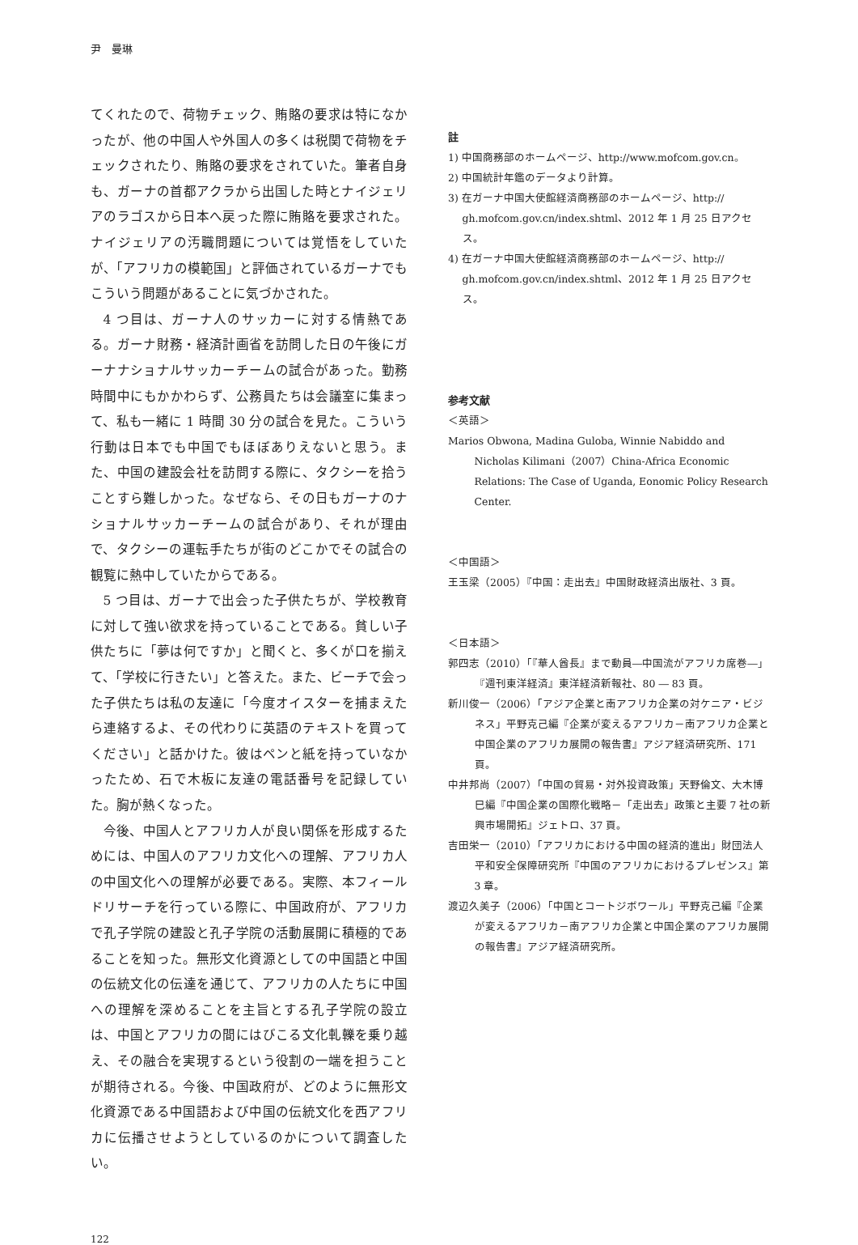尹　曼琳
てくれたので、荷物チェック、賄賂の要求は特になかったが、他の中国人や外国人の多くは税関で荷物をチェックされたり、賄賂の要求をされていた。筆者自身も、ガーナの首都アクラから出国した時とナイジェリアのラゴスから日本へ戻った際に賄賂を要求された。ナイジェリアの汚職問題については覚悟をしていたが、「アフリカの模範国」と評価されているガーナでもこういう問題があることに気づかされた。
4 つ目は、ガーナ人のサッカーに対する情熱である。ガーナ財務・経済計画省を訪問した日の午後にガーナナショナルサッカーチームの試合があった。勤務時間中にもかかわらず、公務員たちは会議室に集まって、私も一緒に 1 時間 30 分の試合を見た。こういう行動は日本でも中国でもほぼありえないと思う。また、中国の建設会社を訪問する際に、タクシーを拾うことすら難しかった。なぜなら、その日もガーナのナショナルサッカーチームの試合があり、それが理由で、タクシーの運転手たちが街のどこかでその試合の観覧に熱中していたからである。
5 つ目は、ガーナで出会った子供たちが、学校教育に対して強い欲求を持っていることである。貧しい子供たちに「夢は何ですか」と聞くと、多くが口を揃えて、「学校に行きたい」と答えた。また、ビーチで会った子供たちは私の友達に「今度オイスターを捕まえたら連絡するよ、その代わりに英語のテキストを買ってください」と話かけた。彼はペンと紙を持っていなかったため、石で木板に友達の電話番号を記録していた。胸が熱くなった。
今後、中国人とアフリカ人が良い関係を形成するためには、中国人のアフリカ文化への理解、アフリカ人の中国文化への理解が必要である。実際、本フィールドリサーチを行っている際に、中国政府が、アフリカで孔子学院の建設と孔子学院の活動展開に積極的であることを知った。無形文化資源としての中国語と中国の伝統文化の伝達を通じて、アフリカの人たちに中国への理解を深めることを主旨とする孔子学院の設立は、中国とアフリカの間にはびこる文化軋轢を乗り越え、その融合を実現するという役割の一端を担うことが期待される。今後、中国政府が、どのように無形文化資源である中国語および中国の伝統文化を西アフリカに伝播させようとしているのかについて調査したい。
註
1) 中国商務部のホームページ、http://www.mofcom.gov.cn。
2) 中国統計年鑑のデータより計算。
3) 在ガーナ中国大使館経済商務部のホームページ、http:// gh.mofcom.gov.cn/index.shtml、2012 年 1 月 25 日アクセス。
4) 在ガーナ中国大使館経済商務部のホームページ、http:// gh.mofcom.gov.cn/index.shtml、2012 年 1 月 25 日アクセス。
参考文献
＜英語＞
Marios Obwona, Madina Guloba, Winnie Nabiddo and Nicholas Kilimani（2007）China-Africa Economic Relations: The Case of Uganda, Eonomic Policy Research Center.
＜中国語＞
王玉梁（2005）『中国：走出去』中国財政経済出版社、3 頁。
＜日本語＞
郭四志（2010）「『華人酋長』まで動員―中国流がアフリカ席巻―」『週刊東洋経済』東洋経済新報社、80 ― 83 頁。
新川俊一（2006）「アジア企業と南アフリカ企業の対ケニア・ビジネス」平野克己編『企業が変えるアフリカ－南アフリカ企業と中国企業のアフリカ展開の報告書』アジア経済研究所、171 頁。
中井邦尚（2007）「中国の貿易・対外投資政策」天野倫文、大木博巳編『中国企業の国際化戦略－「走出去」政策と主要 7 社の新興市場開拓』ジェトロ、37 頁。
吉田栄一（2010）「アフリカにおける中国の経済的進出」財団法人平和安全保障研究所『中国のアフリカにおけるプレゼンス』第 3 章。
渡辺久美子（2006）「中国とコートジボワール」平野克己編『企業が変えるアフリカ－南アフリカ企業と中国企業のアフリカ展開の報告書』アジア経済研究所。
122